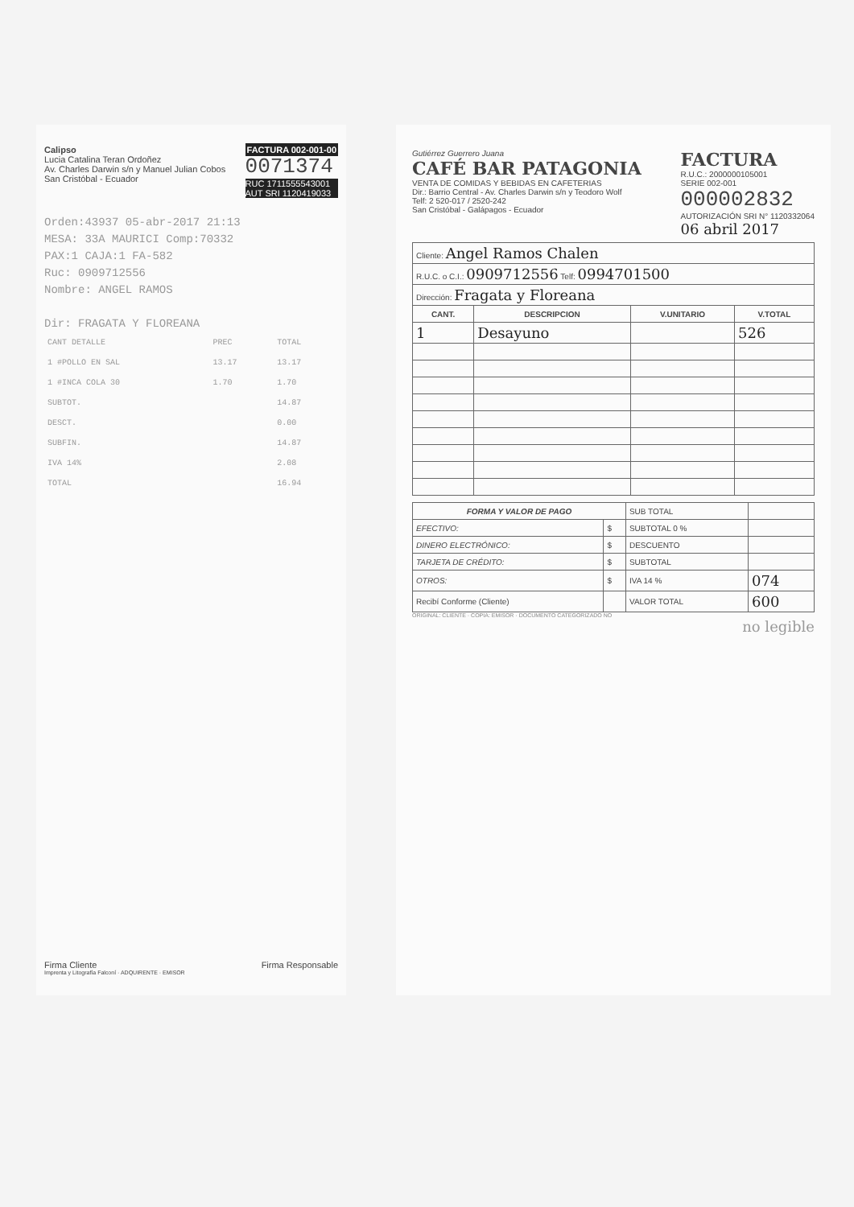Calipso
Lucia Catalina Teran Ordoñez
Av. Charles Darwin s/n y Manuel Julian Cobos
San Cristóbal - Ecuador
FACTURA 002-001-00
0071374
RUC 1711555543001
AUT SRI 1120419033
Orden:43937 05-abr-2017 21:13
MESA: 33A MAURICI Comp:70332
PAX:1 CAJA:1 FA-582
Ruc: 0909712556
Nombre: ANGEL RAMOS
Dir: FRAGATA Y FLOREANA
| CANT DETALLE | PREC | TOTAL |
| 1 #POLLO EN SAL | 13.17 | 13.17 |
| 1 #INCA COLA 30 | 1.70 | 1.70 |
| SUBTOT. | | 14.87 |
| DESCT. | | 0.00 |
| SUBFIN. | | 14.87 |
| IVA 14% | | 2.08 |
| TOTAL | | 16.94 |
Firma Cliente Firma Responsable
Imprenta y Litografía Falconí · ADQUIRENTE · EMISOR
Gutiérrez Guerrero Juana
CAFÉ BAR PATAGONIA
VENTA DE COMIDAS Y BEBIDAS EN CAFETERIAS
Dir.: Barrio Central - Av. Charles Darwin s/n y Teodoro Wolf
Telf: 2 520-017 / 2520-242
San Cristóbal - Galápagos - Ecuador
FACTURA
R.U.C.: 2000000105001
SERIE 002-001
000002832
AUTORIZACIÓN SRI N° 1120332064
06 abril 2017
| Cliente: Angel Ramos Chalen | | | |
| R.U.C. o C.I.: 0909712556 Telf: 0994701500 | | | |
| Dirección: Fragata y Floreana | | | |
| CANT. | DESCRIPCION | V.UNITARIO | V.TOTAL |
| 1 | Desayuno | | 526 |
| FORMA Y VALOR DE PAGO | | SUB TOTAL | |
| EFECTIVO: | $ | SUBTOTAL 0 % | |
| DINERO ELECTRÓNICO: | $ | DESCUENTO | |
| TARJETA DE CRÉDITO: | $ | SUBTOTAL | |
| OTROS: | $ | IVA 14 % | 074 |
| Recibí Conforme (Cliente) | | VALOR TOTAL | 600 |
ORIGINAL: CLIENTE · COPIA: EMISOR · DOCUMENTO CATEGORIZADO NO
no legible